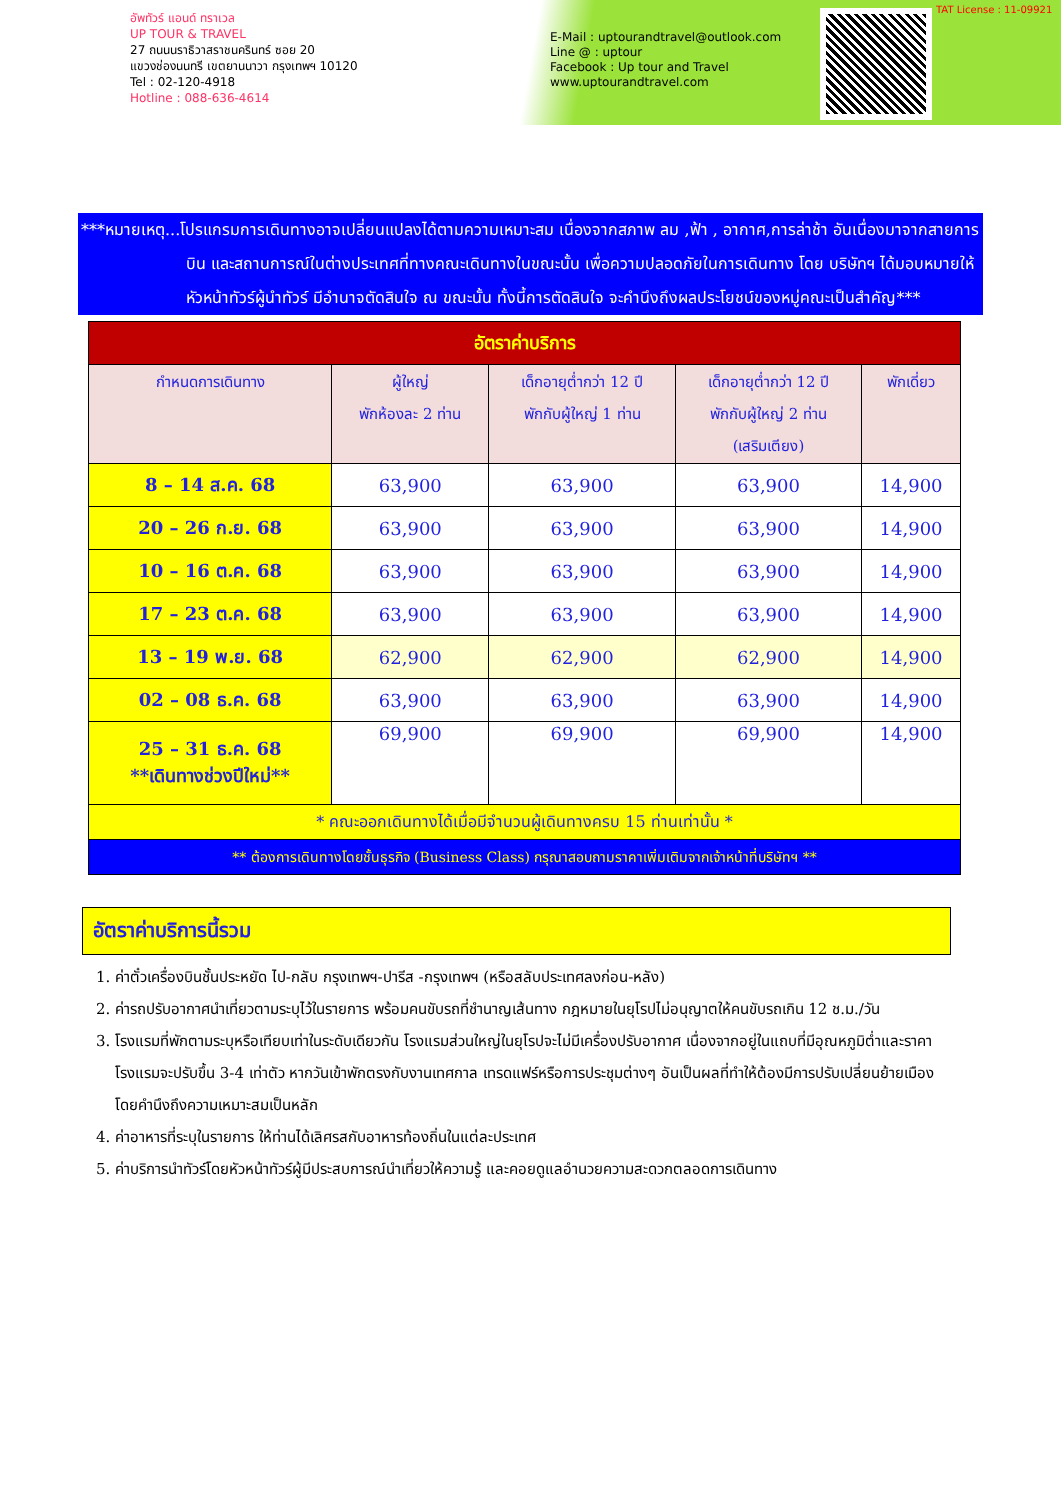อัพทัวร์ แอนด์ ทราเวล
UP TOUR & TRAVEL
27 ถนนนราธิวาสราชนครินทร์ ซอย 20
แขวงช่องนนทรี เขตยานนาวา กรุงเทพฯ 10120
Tel : 02-120-4918
Hotline : 088-636-4614
E-Mail : uptourandtravel@outlook.com
Line @ : uptour
Facebook : Up tour and Travel
www.uptourandtravel.com
TAT License : 11-09921
***หมายเหตุ...โปรแกรมการเดินทางอาจเปลี่ยนแปลงได้ตามความเหมาะสม เนื่องจากสภาพ ลม ,ฟ้า , อากาศ,การล่าช้า อันเนื่องมาจากสายการบิน และสถานการณ์ในต่างประเทศที่ทางคณะเดินทางในขณะนั้น เพื่อความปลอดภัยในการเดินทาง โดย บริษัทฯ ได้มอบหมายให้ หัวหน้าทัวร์ผู้นำทัวร์ มีอำนาจตัดสินใจ ณ ขณะนั้น ทั้งนี้การตัดสินใจ จะคำนึงถึงผลประโยชน์ของหมู่คณะเป็นสำคัญ***
| อัตราค่าบริการ | | | | |
| กำหนดการเดินทาง | ผู้ใหญ่ พักห้องละ 2 ท่าน | เด็กอายุต่ำกว่า 12 ปี พักกับผู้ใหญ่ 1 ท่าน | เด็กอายุต่ำกว่า 12 ปี พักกับผู้ใหญ่ 2 ท่าน (เสริมเตียง) | พักเดี่ยว |
| 8 – 14 ส.ค. 68 | 63,900 | 63,900 | 63,900 | 14,900 |
| 20 – 26 ก.ย. 68 | 63,900 | 63,900 | 63,900 | 14,900 |
| 10 – 16 ต.ค. 68 | 63,900 | 63,900 | 63,900 | 14,900 |
| 17 – 23 ต.ค. 68 | 63,900 | 63,900 | 63,900 | 14,900 |
| 13 – 19 พ.ย. 68 | 62,900 | 62,900 | 62,900 | 14,900 |
| 02 – 08 ธ.ค. 68 | 63,900 | 63,900 | 63,900 | 14,900 |
| 25 – 31 ธ.ค. 68 **เดินทางช่วงปีใหม่** | 69,900 | 69,900 | 69,900 | 14,900 |
| * คณะออกเดินทางได้เมื่อมีจำนวนผู้เดินทางครบ 15 ท่านเท่านั้น * | | | | |
| ** ต้องการเดินทางโดยชั้นธุรกิจ (Business Class) กรุณาสอบถามราคาเพิ่มเติมจากเจ้าหน้าที่บริษัทฯ ** | | | | |
อัตราค่าบริการนี้รวม
1. ค่าตั๋วเครื่องบินชั้นประหยัด ไป-กลับ กรุงเทพฯ-ปารีส -กรุงเทพฯ (หรือสลับประเทศลงก่อน-หลัง)
2. ค่ารถปรับอากาศนำเที่ยวตามระบุไว้ในรายการ พร้อมคนขับรถที่ชำนาญเส้นทาง กฎหมายในยุโรปไม่อนุญาตให้คนขับรถเกิน 12 ช.ม./วัน
3. โรงแรมที่พักตามระบุหรือเทียบเท่าในระดับเดียวกัน โรงแรมส่วนใหญ่ในยุโรปจะไม่มีเครื่องปรับอากาศ เนื่องจากอยู่ในแถบที่มีอุณหภูมิต่ำและราคาโรงแรมจะปรับขึ้น 3-4 เท่าตัว หากวันเข้าพักตรงกับงานเทศกาล เทรดแฟร์หรือการประชุมต่างๆ อันเป็นผลที่ทำให้ต้องมีการปรับเปลี่ยนย้ายเมือง โดยคำนึงถึงความเหมาะสมเป็นหลัก
4. ค่าอาหารที่ระบุในรายการ ให้ท่านได้เลิศรสกับอาหารท้องถิ่นในแต่ละประเทศ
5. ค่าบริการนำทัวร์โดยหัวหน้าทัวร์ผู้มีประสบการณ์นำเที่ยวให้ความรู้ และคอยดูแลอำนวยความสะดวกตลอดการเดินทาง